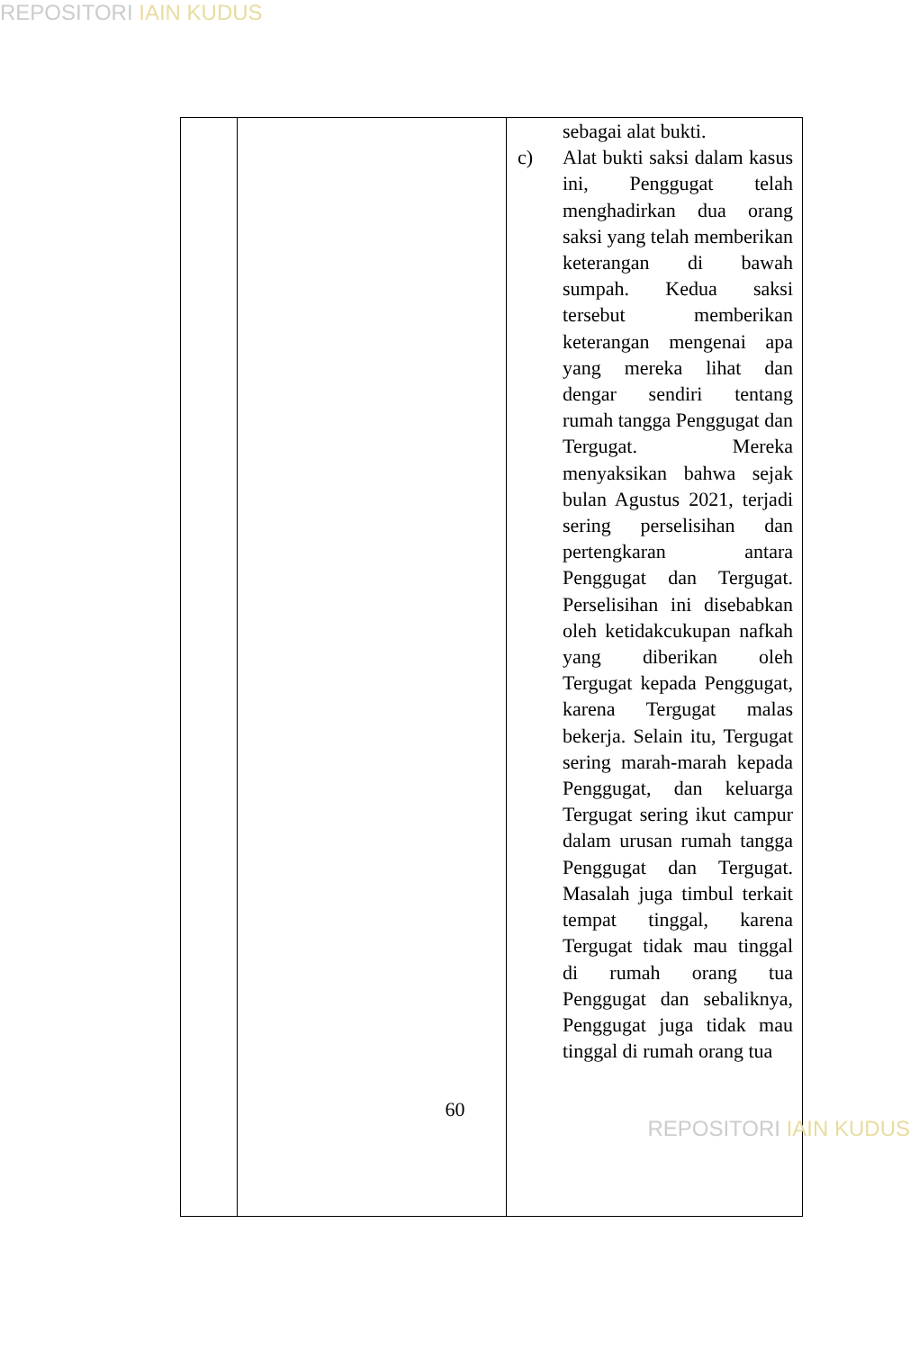REPOSITORI IAIN KUDUS
| | | sebagai alat bukti. c) Alat bukti saksi dalam kasus ini, Penggugat telah menghadirkan dua orang saksi yang telah memberikan keterangan di bawah sumpah. Kedua saksi tersebut memberikan keterangan mengenai apa yang mereka lihat dan dengar sendiri tentang rumah tangga Penggugat dan Tergugat. Mereka menyaksikan bahwa sejak bulan Agustus 2021, terjadi sering perselisihan dan pertengkaran antara Penggugat dan Tergugat. Perselisihan ini disebabkan oleh ketidakcukupan nafkah yang diberikan oleh Tergugat kepada Penggugat, karena Tergugat malas bekerja. Selain itu, Tergugat sering marah-marah kepada Penggugat, dan keluarga Tergugat sering ikut campur dalam urusan rumah tangga Penggugat dan Tergugat. Masalah juga timbul terkait tempat tinggal, karena Tergugat tidak mau tinggal di rumah orang tua Penggugat dan sebaliknya, Penggugat juga tidak mau tinggal di rumah orang tua |
60
REPOSITORI IAIN KUDUS